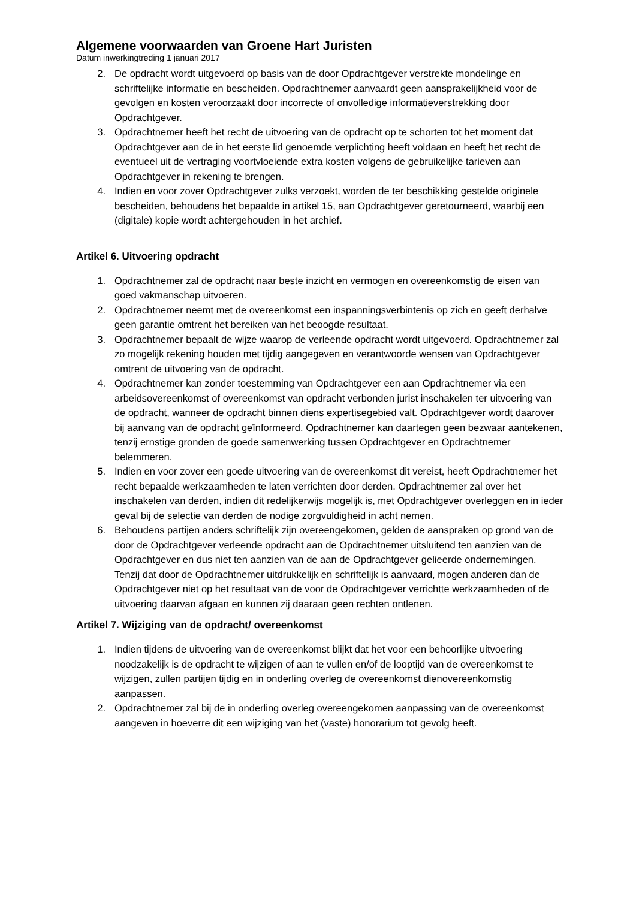Algemene voorwaarden van Groene Hart Juristen
Datum inwerkingtreding 1 januari 2017
2. De opdracht wordt uitgevoerd op basis van de door Opdrachtgever verstrekte mondelinge en schriftelijke informatie en bescheiden. Opdrachtnemer aanvaardt geen aansprakelijkheid voor de gevolgen en kosten veroorzaakt door incorrecte of onvolledige informatieverstrekking door Opdrachtgever.
3. Opdrachtnemer heeft het recht de uitvoering van de opdracht op te schorten tot het moment dat Opdrachtgever aan de in het eerste lid genoemde verplichting heeft voldaan en heeft het recht de eventueel uit de vertraging voortvloeiende extra kosten volgens de gebruikelijke tarieven aan Opdrachtgever in rekening te brengen.
4. Indien en voor zover Opdrachtgever zulks verzoekt, worden de ter beschikking gestelde originele bescheiden, behoudens het bepaalde in artikel 15, aan Opdrachtgever geretourneerd, waarbij een (digitale) kopie wordt achtergehouden in het archief.
Artikel 6. Uitvoering opdracht
1. Opdrachtnemer zal de opdracht naar beste inzicht en vermogen en overeenkomstig de eisen van goed vakmanschap uitvoeren.
2. Opdrachtnemer neemt met de overeenkomst een inspanningsverbintenis op zich en geeft derhalve geen garantie omtrent het bereiken van het beoogde resultaat.
3. Opdrachtnemer bepaalt de wijze waarop de verleende opdracht wordt uitgevoerd. Opdrachtnemer zal zo mogelijk rekening houden met tijdig aangegeven en verantwoorde wensen van Opdrachtgever omtrent de uitvoering van de opdracht.
4. Opdrachtnemer kan zonder toestemming van Opdrachtgever een aan Opdrachtnemer via een arbeidsovereenkomst of overeenkomst van opdracht verbonden jurist inschakelen ter uitvoering van de opdracht, wanneer de opdracht binnen diens expertisegebied valt. Opdrachtgever wordt daarover bij aanvang van de opdracht geïnformeerd. Opdrachtnemer kan daartegen geen bezwaar aantekenen, tenzij ernstige gronden de goede samenwerking tussen Opdrachtgever en Opdrachtnemer belemmeren.
5. Indien en voor zover een goede uitvoering van de overeenkomst dit vereist, heeft Opdrachtnemer het recht bepaalde werkzaamheden te laten verrichten door derden. Opdrachtnemer zal over het inschakelen van derden, indien dit redelijkerwijs mogelijk is, met Opdrachtgever overleggen en in ieder geval bij de selectie van derden de nodige zorgvuldigheid in acht nemen.
6. Behoudens partijen anders schriftelijk zijn overeengekomen, gelden de aanspraken op grond van de door de Opdrachtgever verleende opdracht aan de Opdrachtnemer uitsluitend ten aanzien van de Opdrachtgever en dus niet ten aanzien van de aan de Opdrachtgever gelieerde ondernemingen. Tenzij dat door de Opdrachtnemer uitdrukkelijk en schriftelijk is aanvaard, mogen anderen dan de Opdrachtgever niet op het resultaat van de voor de Opdrachtgever verrichtte werkzaamheden of de uitvoering daarvan afgaan en kunnen zij daaraan geen rechten ontlenen.
Artikel 7. Wijziging van de opdracht/ overeenkomst
1. Indien tijdens de uitvoering van de overeenkomst blijkt dat het voor een behoorlijke uitvoering noodzakelijk is de opdracht te wijzigen of aan te vullen en/of de looptijd van de overeenkomst te wijzigen, zullen partijen tijdig en in onderling overleg de overeenkomst dienovereenkomstig aanpassen.
2. Opdrachtnemer zal bij de in onderling overleg overeengekomen aanpassing van de overeenkomst aangeven in hoeverre dit een wijziging van het (vaste) honorarium tot gevolg heeft.